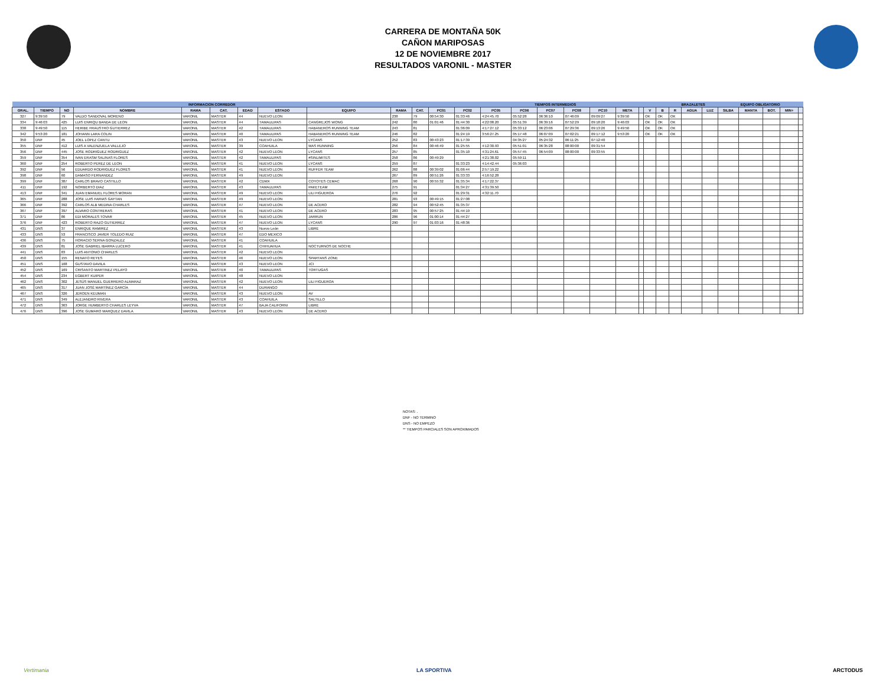CARRERA DE MONTAÑA 50K
CAÑON MARIPOSAS
12 DE NOVIEMBRE 2017
RESULTADOS VARONIL - MASTER
| INFORMACION CORREDOR | | | | | | | | | | | | TIEMPOS INTERMEDIOS | | | | | | | | | | BRAZALETES | | | EQUIPO OBLIGATORIO | | | | |
| --- | --- | --- | --- | --- | --- | --- | --- | --- | --- | --- | --- | --- | --- | --- | --- | --- | --- | --- | --- | --- | --- | --- | --- | --- | --- | --- | --- | --- | --- |
| GRAL. | TIEMPO | NO | NOMBRE | RAMA | CAT. | EDAD | ESTADO | EQUIPO | RAMA | CAT. | PC01 | PC02 | PC05 | PC06 | PC07 | PC08 | PC10 | META | | V | B | R | AGUA | LUZ | SILBA | MANTA | BOT. | MIN+ | |
| 327 | 9:39:50 | 79 | VALDO SANDOVAL MORENO | VARONIL | MASTER | 44 | NUEVO LEON | | 238 | 79 | 00:54:30 | 01:33:46 | 4:24:45.70 | 05:52:28 | 06:36:10 | 07:46:09 | 09:09:27 | 9:39:50 | | OK | OK | OK | | | | | | | |
| 334 | 9:46:03 | 425 | LUIS ENRIQU BANDA DE LEON | VARONIL | MASTER | 44 | TAMAULIPAS | CANGREJOS WONG | 242 | 80 | 01:01:46 | 01:44:30 | 4:22:08.20 | 05:51:39 | 06:39:16 | 07:52:29 | 09:18:20 | 9:46:03 | | OK | OK | OK | | | | | | | |
| 338 | 9:49:50 | 115 | HERIBE FRAUSTRO GUTIERREZ | VARONIL | MASTER | 42 | TAMAULIPAS | HABANEROS RUNNING TEAM | 243 | 81 | | 01:36:09 | 4:17:27.12 | 05:33:12 | 06:23:06 | 07:29:36 | 09:13:26 | 9:49:50 | | OK | OK | OK | | | | | | | |
| 342 | 9:53:20 | 181 | JOHANN LARA COLIN | VARONIL | MASTER | 40 | TAMAULIPAS | HABANEROS RUNNING TEAM | 246 | 82 | | 01:24:19 | 3:56:27.25 | 05:17:48 | 06:07:09 | 07:02:21 | 09:17:12 | 9:53:20 | | OK | OK | OK | | | | | | | |
| 350 | DNF | 45 | JOEL LOPEZ CANTU | VARONIL | MASTER | 43 | NUEVO LEON | LYCANS | 252 | 83 | 00:43:23 | 01:17:39 | | 04:35:27 | 05:24:32 | 06:11:25 | 07:12:40 | | | | | | | | | | | | |
| 355 | DNF | 412 | LUIS A VALENZUELA VALLEJO | VARONIL | MASTER | 39 | COAHUILA | MAS RUNNING | 256 | 84 | 00:46:49 | 01:25:55 | 4:12:30.93 | 05:51:01 | 06:35:28 | 08:00:00 | 09:31:54 | | | | | | | | | | | | |
| 356 | DNF | 445 | JOSE RODRIGUEZ RODRIGUEZ | VARONIL | MASTER | 42 | NUEVO LEON | LYCANS | 257 | 85 | | 01:35:10 | 4:31:24.61 | 05:57:45 | 06:54:09 | 08:00:00 | 09:33:55 | | | | | | | | | | | | |
| 359 | DNF | 354 | IVAN ERASM SALINAS FLORES | VARONIL | MASTER | 42 | TAMAULIPAS | #SINLIMITES | 258 | 86 | 00:49:29 | | 4:21:38.02 | 05:59:11 | | | | | | | | | | | | | | | |
| 360 | DNF | 254 | ROBERTO PEREZ DE LEON | VARONIL | MASTER | 41 | NUEVO LEON | LYCANS | 259 | 87 | | 01:33:23 | 4:14:42.44 | 05:36:03 | | | | | | | | | | | | | | | |
| 392 | DNF | 56 | EDUARDO RODRIGUEZ FLORES | VARONIL | MASTER | 41 | NUEVO LEON | RUFFER TEAM | 262 | 88 | 00:39:02 | 01:06:44 | 2:57:19.22 | | | | | | | | | | | | | | | | |
| 398 | DNF | 60 | DAMASO FERNANDEZ | VARONIL | MASTER | 49 | NUEVO LEON | | 267 | 89 | 00:51:26 | 01:33:33 | 4:16:52.28 | | | | | | | | | | | | | | | | |
| 399 | DNF | 387 | CARLOS BRAVO CASTILLO | VARONIL | MASTER | 42 | CDMX | COYOTES CEMAC | 268 | 90 | 00:55:32 | 01:35:34 | 4:17:22.37 | | | | | | | | | | | | | | | | |
| 411 | DNF | 192 | NORBERTO DIAZ | VARONIL | MASTER | 43 | TAMAULIPAS | PAKETEAM | 275 | 91 | | 01:34:27 | 4:31:39.50 | | | | | | | | | | | | | | | | |
| 413 | DNF | 341 | JUAN EMANUEL FLORES MORAN | VARONIL | MASTER | 49 | NUEVO LEON | LILI FIGUEROA | 276 | 92 | | 01:29:31 | 4:32:11.70 | | | | | | | | | | | | | | | | |
| 365 | DNF | 288 | JOSE LUIS FARIAS GAYTAN | VARONIL | MASTER | 49 | NUEVO LEON | | 281 | 93 | 00:49:15 | 01:27:08 | | | | | | | | | | | | | | | | | |
| 366 | DNF | 392 | CARLOS ALB MEDINA CHARLES | VARONIL | MASTER | 47 | NUEVO LEON | DE ACERO | 282 | 94 | 00:52:45 | 01:35:37 | | | | | | | | | | | | | | | | | |
| 367 | DNF | 397 | ALVARO CONTRERAS | VARONIL | MASTER | 41 | NUEVO LEON | DE ACERO | 283 | 95 | 00:57:25 | 01:44:19 | | | | | | | | | | | | | | | | | |
| 371 | DNF | 86 | EDI MORALES TOVAR | VARONIL | MASTER | 45 | NUEVO LEON | JARRUN | 286 | 96 | 01:00:14 | 01:44:27 | | | | | | | | | | | | | | | | | |
| 376 | DNF | 423 | ROBERTO RAZO GUTIERREZ | VARONIL | MASTER | 47 | NUEVO LEON | LYCANS | 290 | 97 | 01:03:16 | 01:48:36 | | | | | | | | | | | | | | | | | |
| 431 | DNS | 37 | ENRIQUE RAMIREZ | VARONIL | MASTER | 43 | Nuevo León | LIBRE | | | | | | | | | | | | | | | | | | | | | |
| 433 | DNS | 53 | FRANCISCO JAVIER TOLEDO RUIZ | VARONIL | MASTER | 47 | EDO MEXICO | | | | | | | | | | | | | | | | | | | | | | |
| 436 | DNS | 75 | HORACIO SERNA GONZALEZ | VARONIL | MASTER | 41 | COAHUILA | | | | | | | | | | | | | | | | | | | | | | |
| 439 | DNS | 81 | JOSE GABRIEL IBARRA LUCERO | VARONIL | MASTER | 41 | CHIHUAHUA | NOCTURNOS DE NOCHE | | | | | | | | | | | | | | | | | | | | | |
| 441 | DNS | 83 | LUIS ANTONIO CHARLES | VARONIL | MASTER | 42 | NUEVO LEON | | | | | | | | | | | | | | | | | | | | | | |
| 450 | DNS | 155 | RENATO REYES | VARONIL | MASTER | 46 | NUEVO LEON | SPARTANS ZONE | | | | | | | | | | | | | | | | | | | | | |
| 451 | DNS | 168 | GUSTAVO DAVILA | VARONIL | MASTER | 43 | NUEVO LEON | JCI | | | | | | | | | | | | | | | | | | | | | |
| 452 | DNS | 169 | CRISANTO MARTINEZ PELAYO | VARONIL | MASTER | 40 | TAMAULIPAS | TORTUGAS | | | | | | | | | | | | | | | | | | | | | |
| 454 | DNS | 234 | EGBERT KUIPER | VARONIL | MASTER | 48 | NUEVO LEON | | | | | | | | | | | | | | | | | | | | | | |
| 462 | DNS | 302 | JESÚS MANUEL GUERRERO ALMARAZ | VARONIL | MASTER | 42 | NUEVO LEON | LILI FIGUEROA | | | | | | | | | | | | | | | | | | | | | |
| 465 | DNS | 317 | JUAN JOSÉ MARTÍNEZ GARCÍA | VARONIL | MASTER | 44 | DURANGO | | | | | | | | | | | | | | | | | | | | | | |
| 467 | DNS | 326 | JEROEN KEIJMAN | VARONIL | MASTER | 43 | NUEVO LEON | AV | | | | | | | | | | | | | | | | | | | | | |
| 471 | DNS | 349 | ALEJANDRO RIVERA | VARONIL | MASTER | 43 | COAHUILA | SALTILLO | | | | | | | | | | | | | | | | | | | | | |
| 472 | DNS | 363 | JORGE HUMBERTO CHARLES LEYVA | VARONIL | MASTER | 47 | BAJA CALIFORNI | LIBRE | | | | | | | | | | | | | | | | | | | | | |
| 476 | DNS | 396 | JOSE GUMARO MARQUEZ DAVILA | VARONIL | MASTER | 43 | NUEVO LEON | DE ACERO | | | | | | | | | | | | | | | | | | | | | |
NOTAS: .
DNF - NO TERMINO
DNS - NO EMPEZO
** TIEMPOS PARCIALES SON APROXIMADOS
Vertimania LA SPORTIVA ARCTODUS